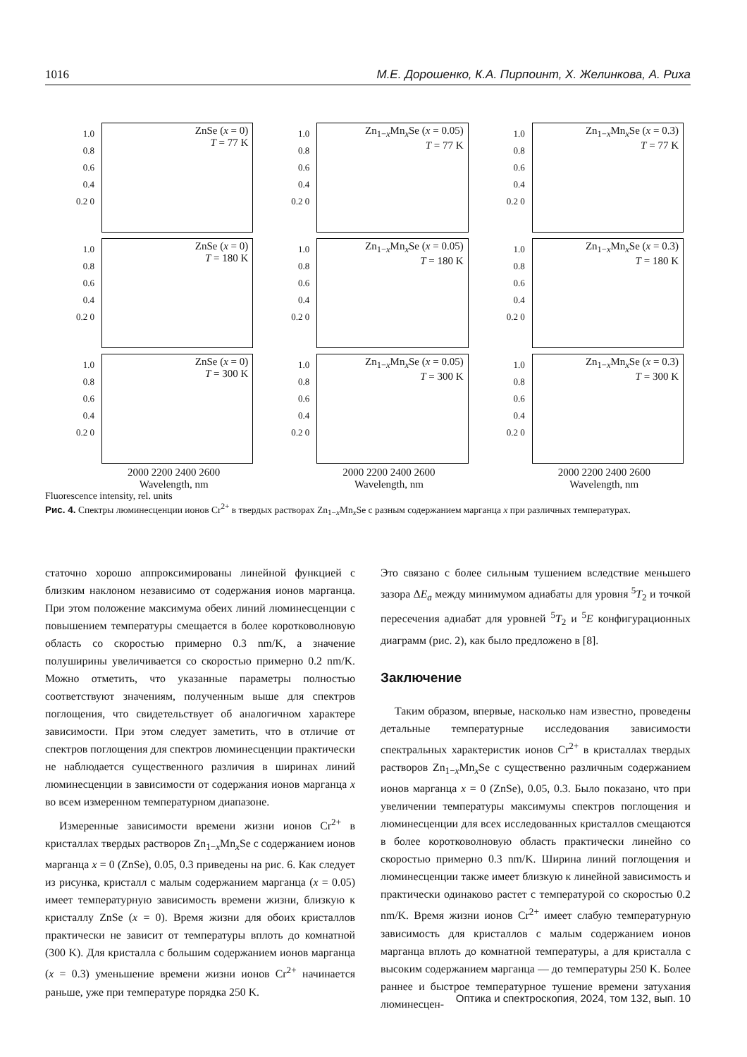1016 М.Е. Дорошенко, К.А. Пирпоинт, Х. Желинкова, А. Риха
1.0 0.8 0.6 0.4 0.2 0
ZnSe (x = 0)
T = 77 K
1.0 0.8 0.6 0.4 0.2 0
Zn<sub>1−x</sub>Mn<sub>x</sub>Se (x = 0.05)
T = 77 K
1.0 0.8 0.6 0.4 0.2 0
Zn<sub>1−x</sub>Mn<sub>x</sub>Se (x = 0.3)
T = 77 K
1.0 0.8 0.6 0.4 0.2 0
ZnSe (x = 0)
T = 180 K
1.0 0.8 0.6 0.4 0.2 0
Zn<sub>1−x</sub>Mn<sub>x</sub>Se (x = 0.05)
T = 180 K
1.0 0.8 0.6 0.4 0.2 0
Zn<sub>1−x</sub>Mn<sub>x</sub>Se (x = 0.3)
T = 180 K
1.0 0.8 0.6 0.4 0.2 0
ZnSe (x = 0)
T = 300 K
1.0 0.8 0.6 0.4 0.2 0
Zn<sub>1−x</sub>Mn<sub>x</sub>Se (x = 0.05)
T = 300 K
1.0 0.8 0.6 0.4 0.2 0
Zn<sub>1−x</sub>Mn<sub>x</sub>Se (x = 0.3)
T = 300 K
2000 2200 2400 2600
Wavelength, nm
2000 2200 2400 2600
Wavelength, nm
2000 2200 2400 2600
Wavelength, nm
Fluorescence intensity, rel. units
Рис. 4. Спектры люминесценции ионов Cr<sup>2+</sup> в твердых растворах Zn<sub>1−x</sub>Mn<sub>x</sub>Se с разным содержанием марганца x при различных температурах.
статочно хорошо аппроксимированы линейной функцией с близким наклоном независимо от содержания ионов марганца. При этом положение максимума обеих линий люминесценции с повышением температуры смещается в более коротковолновую область со скоростью примерно 0.3 nm/K, а значение полуширины увеличивается со скоростью примерно 0.2 nm/K. Можно отметить, что указанные параметры полностью соответствуют значениям, полученным выше для спектров поглощения, что свидетельствует об аналогичном характере зависимости. При этом следует заметить, что в отличие от спектров поглощения для спектров люминесценции практически не наблюдается существенного различия в ширинах линий люминесценции в зависимости от содержания ионов марганца x во всем измеренном температурном диапазоне.
Измеренные зависимости времени жизни ионов Cr<sup>2+</sup> в кристаллах твердых растворов Zn<sub>1−x</sub>Mn<sub>x</sub>Se с содержанием ионов марганца x = 0 (ZnSe), 0.05, 0.3 приведены на рис. 6. Как следует из рисунка, кристалл с малым содержанием марганца (x = 0.05) имеет температурную зависимость времени жизни, близкую к кристаллу ZnSe (x = 0). Время жизни для обоих кристаллов практически не зависит от температуры вплоть до комнатной (300 K). Для кристалла с большим содержанием ионов марганца (x = 0.3) уменьшение времени жизни ионов Cr<sup>2+</sup> начинается раньше, уже при температуре порядка 250 K.
Это связано с более сильным тушением вследствие меньшего зазора ΔE<sub>a</sub> между минимумом адиабаты для уровня <sup>5</sup>T<sub>2</sub> и точкой пересечения адиабат для уровней <sup>5</sup>T<sub>2</sub> и <sup>5</sup>E конфигурационных диаграмм (рис. 2), как было предложено в [8].
Заключение
Таким образом, впервые, насколько нам известно, проведены детальные температурные исследования зависимости спектральных характеристик ионов Cr<sup>2+</sup> в кристаллах твердых растворов Zn<sub>1−x</sub>Mn<sub>x</sub>Se с существенно различным содержанием ионов марганца x = 0 (ZnSe), 0.05, 0.3. Было показано, что при увеличении температуры максимумы спектров поглощения и люминесценции для всех исследованных кристаллов смещаются в более коротковолновую область практически линейно со скоростью примерно 0.3 nm/K. Ширина линий поглощения и люминесценции также имеет близкую к линейной зависимость и практически одинаково растет с температурой со скоростью 0.2 nm/K. Время жизни ионов Cr<sup>2+</sup> имеет слабую температурную зависимость для кристаллов с малым содержанием ионов марганца вплоть до комнатной температуры, а для кристалла с высоким содержанием марганца — до температуры 250 K. Более раннее и быстрое температурное тушение времени затухания люминесцен-
Оптика и спектроскопия, 2024, том 132, вып. 10